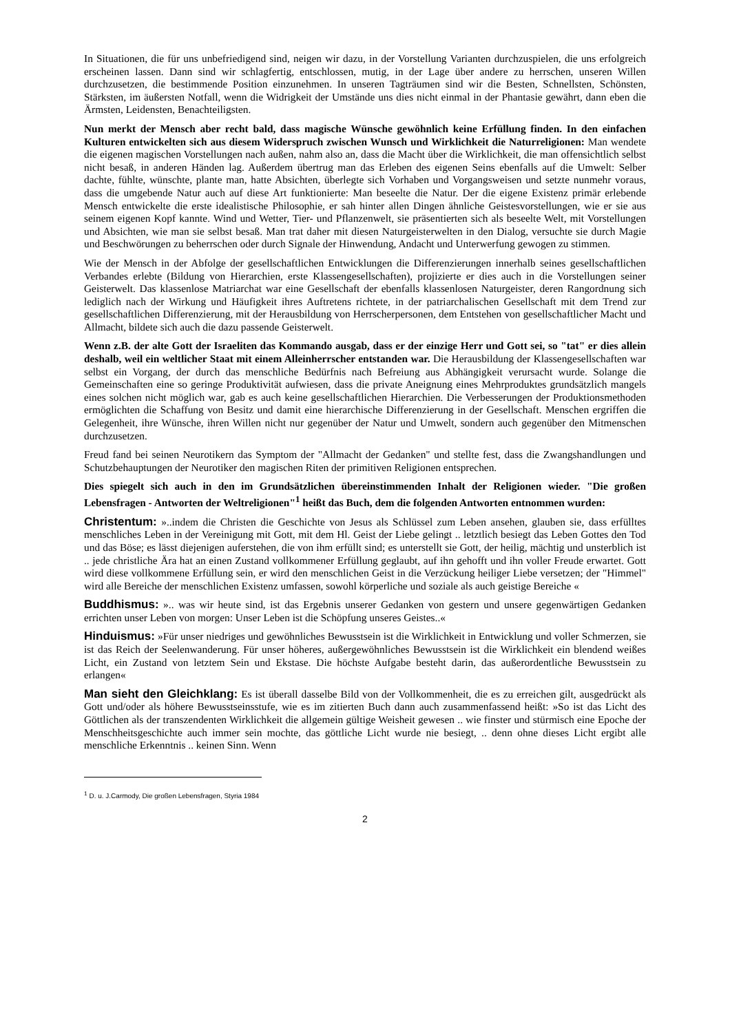In Situationen, die für uns unbefriedigend sind, neigen wir dazu, in der Vorstellung Varianten durchzuspielen, die uns erfolgreich erscheinen lassen. Dann sind wir schlagfertig, entschlossen, mutig, in der Lage über andere zu herrschen, unseren Willen durchzusetzen, die bestimmende Position einzunehmen. In unseren Tagträumen sind wir die Besten, Schnellsten, Schönsten, Stärksten, im äußersten Notfall, wenn die Widrigkeit der Umstände uns dies nicht einmal in der Phantasie gewährt, dann eben die Ärmsten, Leidensten, Benachteiligsten.
Nun merkt der Mensch aber recht bald, dass magische Wünsche gewöhnlich keine Erfüllung finden. In den einfachen Kulturen entwickelten sich aus diesem Widerspruch zwischen Wunsch und Wirklichkeit die Naturreligionen: Man wendete die eigenen magischen Vorstellungen nach außen, nahm also an, dass die Macht über die Wirklichkeit, die man offensichtlich selbst nicht besaß, in anderen Händen lag. Außerdem übertrug man das Erleben des eigenen Seins ebenfalls auf die Umwelt: Selber dachte, fühlte, wünschte, plante man, hatte Absichten, überlegte sich Vorhaben und Vorgangsweisen und setzte nunmehr voraus, dass die umgebende Natur auch auf diese Art funktionierte: Man beseelte die Natur. Der die eigene Existenz primär erlebende Mensch entwickelte die erste idealistische Philosophie, er sah hinter allen Dingen ähnliche Geistesvorstellungen, wie er sie aus seinem eigenen Kopf kannte. Wind und Wetter, Tier- und Pflanzenwelt, sie präsentierten sich als beseelte Welt, mit Vorstellungen und Absichten, wie man sie selbst besaß. Man trat daher mit diesen Naturgeisterwelten in den Dialog, versuchte sie durch Magie und Beschwörungen zu beherrschen oder durch Signale der Hinwendung, Andacht und Unterwerfung gewogen zu stimmen.
Wie der Mensch in der Abfolge der gesellschaftlichen Entwicklungen die Differenzierungen innerhalb seines gesellschaftlichen Verbandes erlebte (Bildung von Hierarchien, erste Klassengesellschaften), projizierte er dies auch in die Vorstellungen seiner Geisterwelt. Das klassenlose Matriarchat war eine Gesellschaft der ebenfalls klassenlosen Naturgeister, deren Rangordnung sich lediglich nach der Wirkung und Häufigkeit ihres Auftretens richtete, in der patriarchalischen Gesellschaft mit dem Trend zur gesellschaftlichen Differenzierung, mit der Herausbildung von Herrscherpersonen, dem Entstehen von gesellschaftlicher Macht und Allmacht, bildete sich auch die dazu passende Geisterwelt.
Wenn z.B. der alte Gott der Israeliten das Kommando ausgab, dass er der einzige Herr und Gott sei, so "tat" er dies allein deshalb, weil ein weltlicher Staat mit einem Alleinherrscher entstanden war. Die Herausbildung der Klassengesellschaften war selbst ein Vorgang, der durch das menschliche Bedürfnis nach Befreiung aus Abhängigkeit verursacht wurde. Solange die Gemeinschaften eine so geringe Produktivität aufwiesen, dass die private Aneignung eines Mehrproduktes grundsätzlich mangels eines solchen nicht möglich war, gab es auch keine gesellschaftlichen Hierarchien. Die Verbesserungen der Produktionsmethoden ermöglichten die Schaffung von Besitz und damit eine hierarchische Differenzierung in der Gesellschaft. Menschen ergriffen die Gelegenheit, ihre Wünsche, ihren Willen nicht nur gegenüber der Natur und Umwelt, sondern auch gegenüber den Mitmenschen durchzusetzen.
Freud fand bei seinen Neurotikern das Symptom der "Allmacht der Gedanken" und stellte fest, dass die Zwangshandlungen und Schutzbehauptungen der Neurotiker den magischen Riten der primitiven Religionen entsprechen.
Dies spiegelt sich auch in den im Grundsätzlichen übereinstimmenden Inhalt der Religionen wieder. "Die großen Lebensfragen - Antworten der Weltreligionen"<sup>1</sup> heißt das Buch, dem die folgenden Antworten entnommen wurden:
Christentum: »..indem die Christen die Geschichte von Jesus als Schlüssel zum Leben ansehen, glauben sie, dass erfülltes menschliches Leben in der Vereinigung mit Gott, mit dem Hl. Geist der Liebe gelingt .. letztlich besiegt das Leben Gottes den Tod und das Böse; es lässt diejenigen auferstehen, die von ihm erfüllt sind; es unterstellt sie Gott, der heilig, mächtig und unsterblich ist .. jede christliche Ära hat an einen Zustand vollkommener Erfüllung geglaubt, auf ihn gehofft und ihn voller Freude erwartet. Gott wird diese vollkommene Erfüllung sein, er wird den menschlichen Geist in die Verzückung heiliger Liebe versetzen; der "Himmel" wird alle Bereiche der menschlichen Existenz umfassen, sowohl körperliche und soziale als auch geistige Bereiche «
Buddhismus: ».. was wir heute sind, ist das Ergebnis unserer Gedanken von gestern und unsere gegenwärtigen Gedanken errichten unser Leben von morgen: Unser Leben ist die Schöpfung unseres Geistes..«
Hinduismus: »Für unser niedriges und gewöhnliches Bewusstsein ist die Wirklichkeit in Entwicklung und voller Schmerzen, sie ist das Reich der Seelenwanderung. Für unser höheres, außergewöhnliches Bewusstsein ist die Wirklichkeit ein blendend weißes Licht, ein Zustand von letztem Sein und Ekstase. Die höchste Aufgabe besteht darin, das außerordentliche Bewusstsein zu erlangen«
Man sieht den Gleichklang: Es ist überall dasselbe Bild von der Vollkommenheit, die es zu erreichen gilt, ausgedrückt als Gott und/oder als höhere Bewusstseinsstufe, wie es im zitierten Buch dann auch zusammenfassend heißt: »So ist das Licht des Göttlichen als der transzendenten Wirklichkeit die allgemein gültige Weisheit gewesen .. wie finster und stürmisch eine Epoche der Menschheitsgeschichte auch immer sein mochte, das göttliche Licht wurde nie besiegt, .. denn ohne dieses Licht ergibt alle menschliche Erkenntnis .. keinen Sinn. Wenn
<sup>1</sup> D. u. J.Carmody, Die großen Lebensfragen, Styria 1984
2